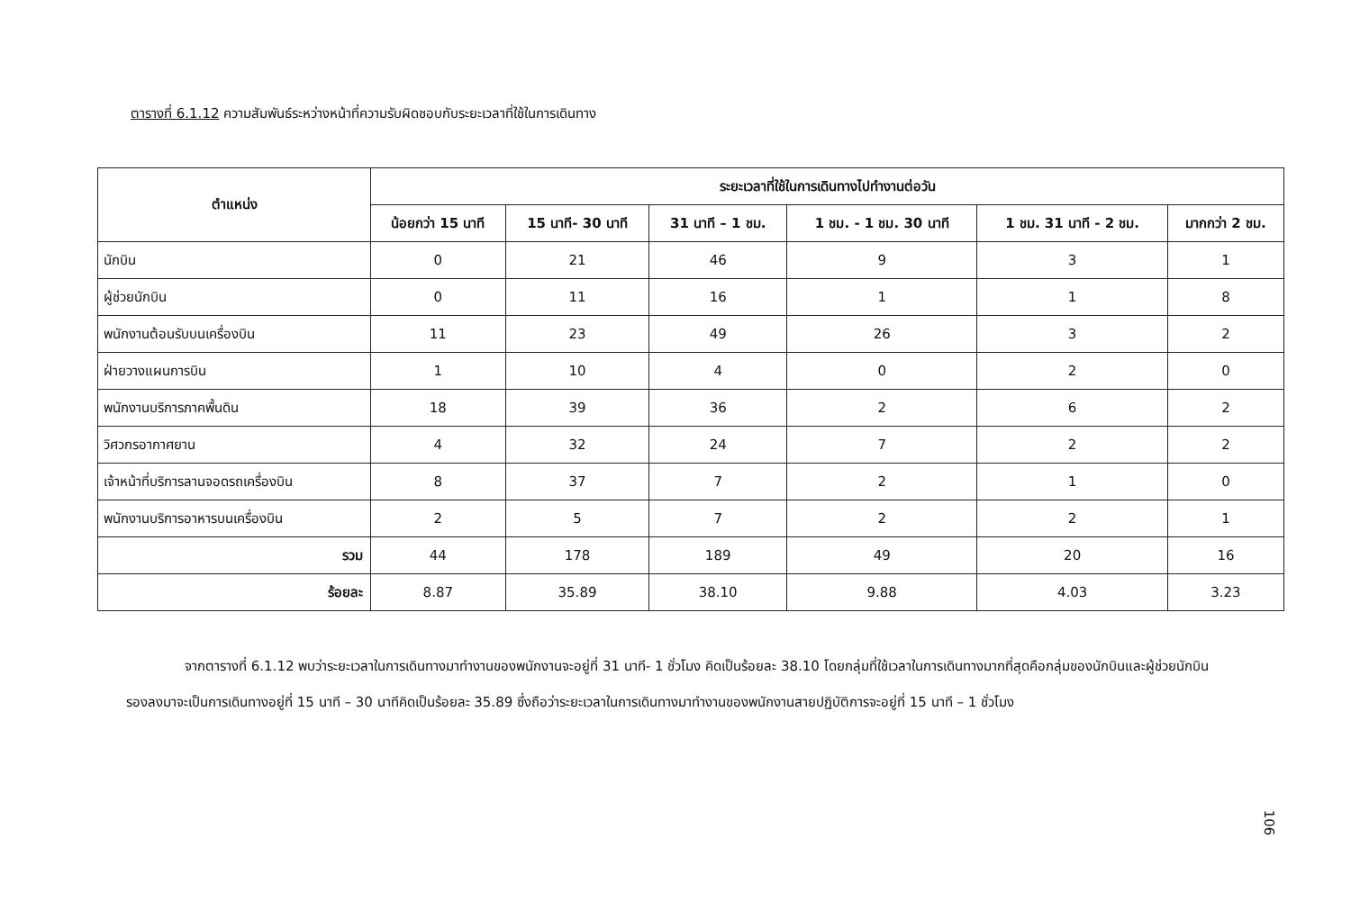ตารางที่ 6.1.12 ความสัมพันธ์ระหว่างหน้าที่ความรับผิดชอบกับระยะเวลาที่ใช้ในการเดินทาง
| ตำแหน่ง | ระยะเวลาที่ใช้ในการเดินทางไปทำงานต่อวัน | | | | | |
| --- | --- | --- | --- | --- | --- | --- |
| | น้อยกว่า 15 นาที | 15 นาที- 30 นาที | 31 นาที – 1 ชม. | 1 ชม. - 1 ชม. 30 นาที | 1 ชม. 31 นาที - 2 ชม. | มากกว่า 2 ชม. |
| นักบิน | 0 | 21 | 46 | 9 | 3 | 1 |
| ผู้ช่วยนักบิน | 0 | 11 | 16 | 1 | 1 | 8 |
| พนักงานต้อนรับบนเครื่องบิน | 11 | 23 | 49 | 26 | 3 | 2 |
| ฝ่ายวางแผนการบิน | 1 | 10 | 4 | 0 | 2 | 0 |
| พนักงานบริการภาคพื้นดิน | 18 | 39 | 36 | 2 | 6 | 2 |
| วิศวกรอากาศยาน | 4 | 32 | 24 | 7 | 2 | 2 |
| เจ้าหน้าที่บริการลานจอดรถเครื่องบิน | 8 | 37 | 7 | 2 | 1 | 0 |
| พนักงานบริการอาหารบนเครื่องบิน | 2 | 5 | 7 | 2 | 2 | 1 |
| รวม | 44 | 178 | 189 | 49 | 20 | 16 |
| ร้อยละ | 8.87 | 35.89 | 38.10 | 9.88 | 4.03 | 3.23 |
จากตารางที่ 6.1.12 พบว่าระยะเวลาในการเดินทางมาทำงานของพนักงานจะอยู่ที่ 31 นาที- 1 ชั่วโมง คิดเป็นร้อยละ 38.10 โดยกลุ่มที่ใช้เวลาในการเดินทางมากที่สุดคือกลุ่มของนักบินและผู้ช่วยนักบิน รองลงมาจะเป็นการเดินทางอยู่ที่ 15 นาที – 30 นาทีคิดเป็นร้อยละ 35.89 ซึ่งถือว่าระยะเวลาในการเดินทางมาทำงานของพนักงานสายปฏิบัติการจะอยู่ที่ 15 นาที – 1 ชั่วโมง
106